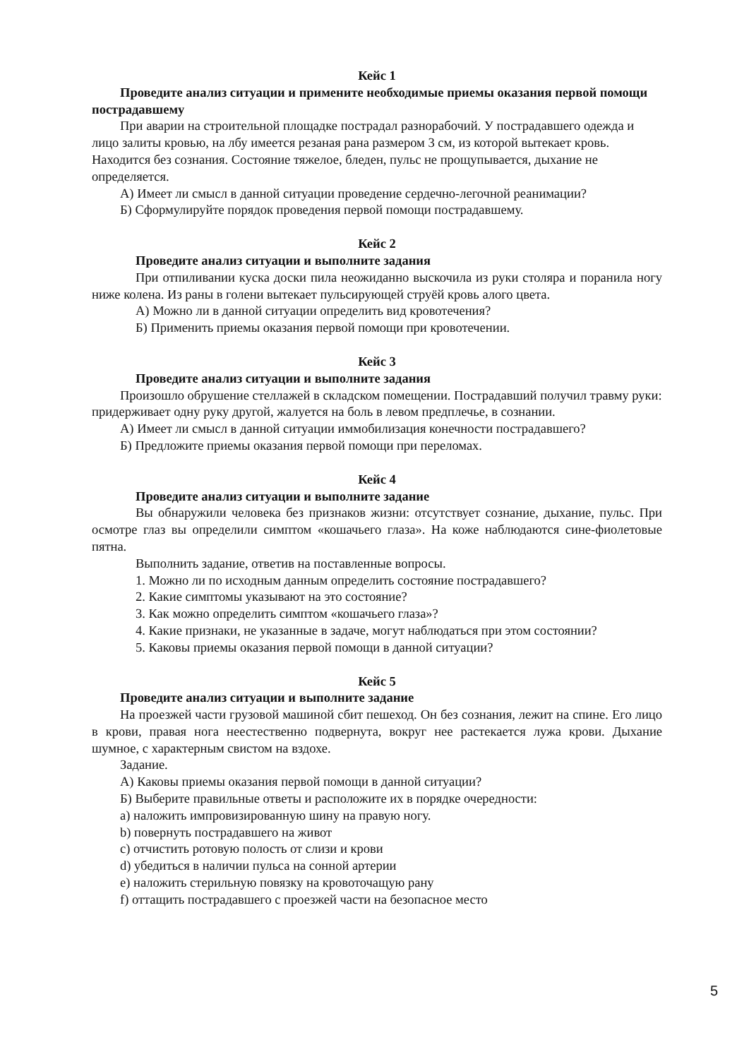Кейс 1
Проведите анализ ситуации и примените необходимые приемы оказания первой помощи пострадавшему
При аварии на строительной площадке пострадал разнорабочий. У пострадавшего одежда и лицо залиты кровью, на лбу имеется резаная рана размером 3 см, из которой вытекает кровь. Находится без сознания. Состояние тяжелое, бледен, пульс не прощупывается, дыхание не определяется.
А) Имеет ли смысл в данной ситуации проведение сердечно-легочной реанимации?
Б) Сформулируйте порядок проведения первой помощи пострадавшему.
Кейс 2
Проведите анализ ситуации и выполните задания
При отпиливании куска доски пила неожиданно выскочила из руки столяра и поранила ногу ниже колена. Из раны в голени вытекает пульсирующей струёй кровь алого цвета.
А) Можно ли в данной ситуации определить вид кровотечения?
Б) Применить приемы оказания первой помощи при кровотечении.
Кейс 3
Проведите анализ ситуации и выполните задания
Произошло обрушение стеллажей в складском помещении. Пострадавший получил травму руки: придерживает одну руку другой, жалуется на боль в левом предплечье, в сознании.
А) Имеет ли смысл в данной ситуации иммобилизация конечности пострадавшего?
Б) Предложите приемы оказания первой помощи при переломах.
Кейс 4
Проведите анализ ситуации и выполните задание
Вы обнаружили человека без признаков жизни: отсутствует сознание, дыхание, пульс. При осмотре глаз вы определили симптом «кошачьего глаза». На коже наблюдаются сине-фиолетовые пятна.
Выполнить задание, ответив на поставленные вопросы.
1. Можно ли по исходным данным определить состояние пострадавшего?
2. Какие симптомы указывают на это состояние?
3. Как можно определить симптом «кошачьего глаза»?
4. Какие признаки, не указанные в задаче, могут наблюдаться при этом состоянии?
5. Каковы приемы оказания первой помощи в данной ситуации?
Кейс 5
Проведите анализ ситуации и выполните задание
На проезжей части грузовой машиной сбит пешеход. Он без сознания, лежит на спине. Его лицо в крови, правая нога неестественно подвернута, вокруг нее растекается лужа крови. Дыхание шумное, с характерным свистом на вздохе.
Задание.
А) Каковы приемы оказания первой помощи в данной ситуации?
Б) Выберите правильные ответы и расположите их в порядке очередности:
a) наложить импровизированную шину на правую ногу.
b) повернуть пострадавшего на живот
c) отчистить ротовую полость от слизи и крови
d) убедиться в наличии пульса на сонной артерии
e) наложить стерильную повязку на кровоточащую рану
f) оттащить пострадавшего с проезжей части на безопасное место
5